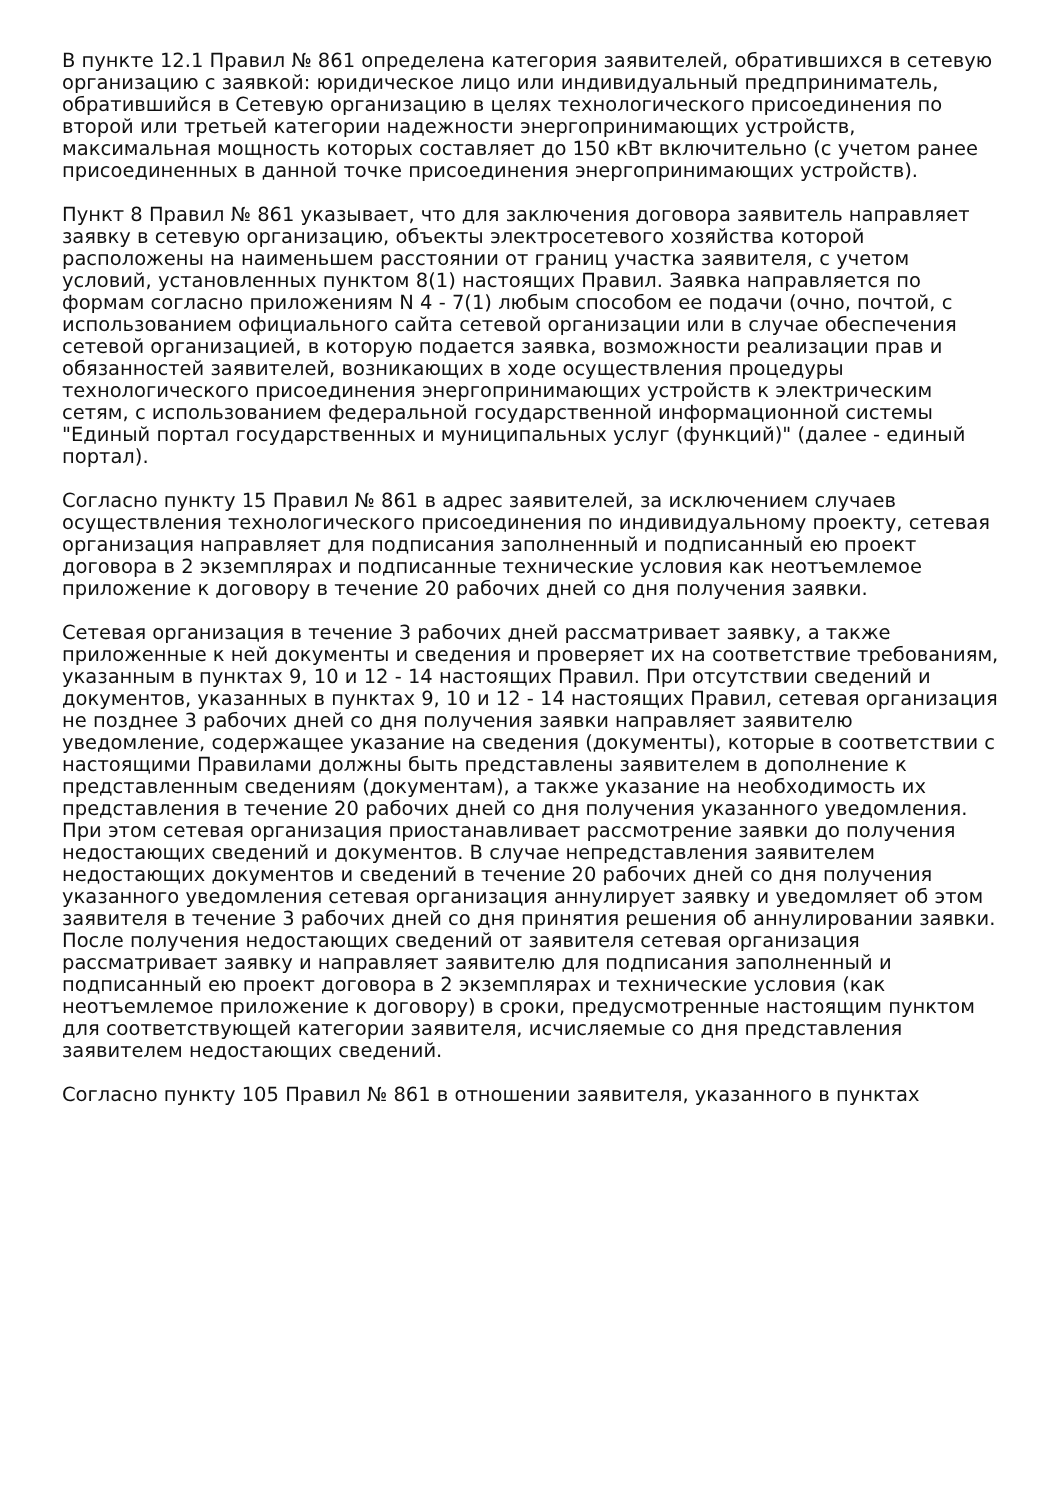В пункте 12.1 Правил № 861 определена категория заявителей, обратившихся в сетевую организацию с заявкой: юридическое лицо или индивидуальный предприниматель, обратившийся в Сетевую организацию в целях технологического присоединения по второй или третьей категории надежности энергопринимающих устройств, максимальная мощность которых составляет до 150 кВт включительно (с учетом ранее присоединенных в данной точке присоединения энергопринимающих устройств).
Пункт 8 Правил № 861 указывает, что для заключения договора заявитель направляет заявку в сетевую организацию, объекты электросетевого хозяйства которой расположены на наименьшем расстоянии от границ участка заявителя, с учетом условий, установленных пунктом 8(1) настоящих Правил. Заявка направляется по формам согласно приложениям N 4 - 7(1) любым способом ее подачи (очно, почтой, с использованием официального сайта сетевой организации или в случае обеспечения сетевой организацией, в которую подается заявка, возможности реализации прав и обязанностей заявителей, возникающих в ходе осуществления процедуры технологического присоединения энергопринимающих устройств к электрическим сетям, с использованием федеральной государственной информационной системы "Единый портал государственных и муниципальных услуг (функций)" (далее - единый портал).
Согласно пункту 15 Правил № 861 в адрес заявителей, за исключением случаев осуществления технологического присоединения по индивидуальному проекту, сетевая организация направляет для подписания заполненный и подписанный ею проект договора в 2 экземплярах и подписанные технические условия как неотъемлемое приложение к договору в течение 20 рабочих дней со дня получения заявки.
Сетевая организация в течение 3 рабочих дней рассматривает заявку, а также приложенные к ней документы и сведения и проверяет их на соответствие требованиям, указанным в пунктах 9, 10 и 12 - 14 настоящих Правил. При отсутствии сведений и документов, указанных в пунктах 9, 10 и 12 - 14 настоящих Правил, сетевая организация не позднее 3 рабочих дней со дня получения заявки направляет заявителю уведомление, содержащее указание на сведения (документы), которые в соответствии с настоящими Правилами должны быть представлены заявителем в дополнение к представленным сведениям (документам), а также указание на необходимость их представления в течение 20 рабочих дней со дня получения указанного уведомления. При этом сетевая организация приостанавливает рассмотрение заявки до получения недостающих сведений и документов. В случае непредставления заявителем недостающих документов и сведений в течение 20 рабочих дней со дня получения указанного уведомления сетевая организация аннулирует заявку и уведомляет об этом заявителя в течение 3 рабочих дней со дня принятия решения об аннулировании заявки. После получения недостающих сведений от заявителя сетевая организация рассматривает заявку и направляет заявителю для подписания заполненный и подписанный ею проект договора в 2 экземплярах и технические условия (как неотъемлемое приложение к договору) в сроки, предусмотренные настоящим пунктом для соответствующей категории заявителя, исчисляемые со дня представления заявителем недостающих сведений.
Согласно пункту 105 Правил № 861 в отношении заявителя, указанного в пунктах